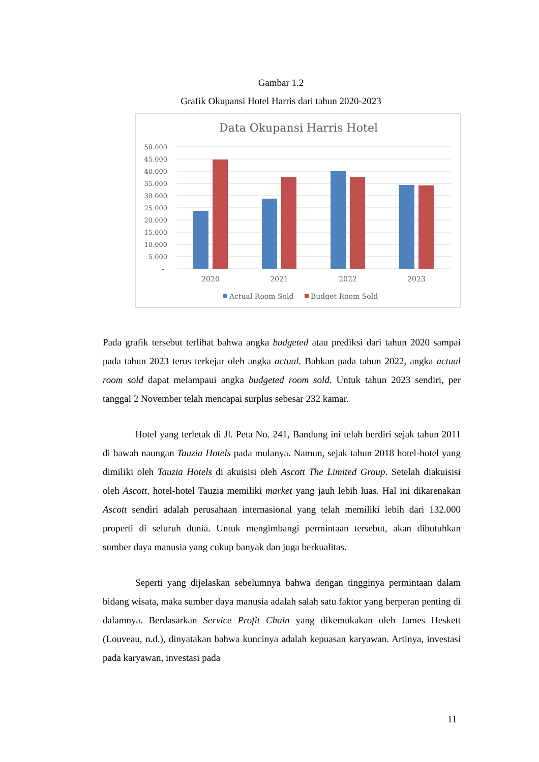Gambar 1.2
Grafik Okupansi Hotel Harris dari tahun 2020-2023
Data Okupansi Harris Hotel
50.000
45.000
40.000
35.000
30.000
25.000
20.000
15.000
10.000
5.000
-
2020
2021
2022
2023
Actual Room Sold
Budget Room Sold
Pada grafik tersebut terlihat bahwa angka budgeted atau prediksi dari tahun 2020 sampai pada tahun 2023 terus terkejar oleh angka actual. Bahkan pada tahun 2022, angka actual room sold dapat melampaui angka budgeted room sold. Untuk tahun 2023 sendiri, per tanggal 2 November telah mencapai surplus sebesar 232 kamar.
Hotel yang terletak di Jl. Peta No. 241, Bandung ini telah berdiri sejak tahun 2011 di bawah naungan Tauzia Hotels pada mulanya. Namun, sejak tahun 2018 hotel-hotel yang dimiliki oleh Tauzia Hotels di akuisisi oleh Ascott The Limited Group. Setelah diakuisisi oleh Ascott, hotel-hotel Tauzia memiliki market yang jauh lebih luas. Hal ini dikarenakan Ascott sendiri adalah perusahaan internasional yang telah memiliki lebih dari 132.000 properti di seluruh dunia. Untuk mengimbangi permintaan tersebut, akan dibutuhkan sumber daya manusia yang cukup banyak dan juga berkualitas.
Seperti yang dijelaskan sebelumnya bahwa dengan tingginya permintaan dalam bidang wisata, maka sumber daya manusia adalah salah satu faktor yang berperan penting di dalamnya. Berdasarkan Service Profit Chain yang dikemukakan oleh James Heskett (Louveau, n.d.), dinyatakan bahwa kuncinya adalah kepuasan karyawan. Artinya, investasi pada karyawan, investasi pada
11